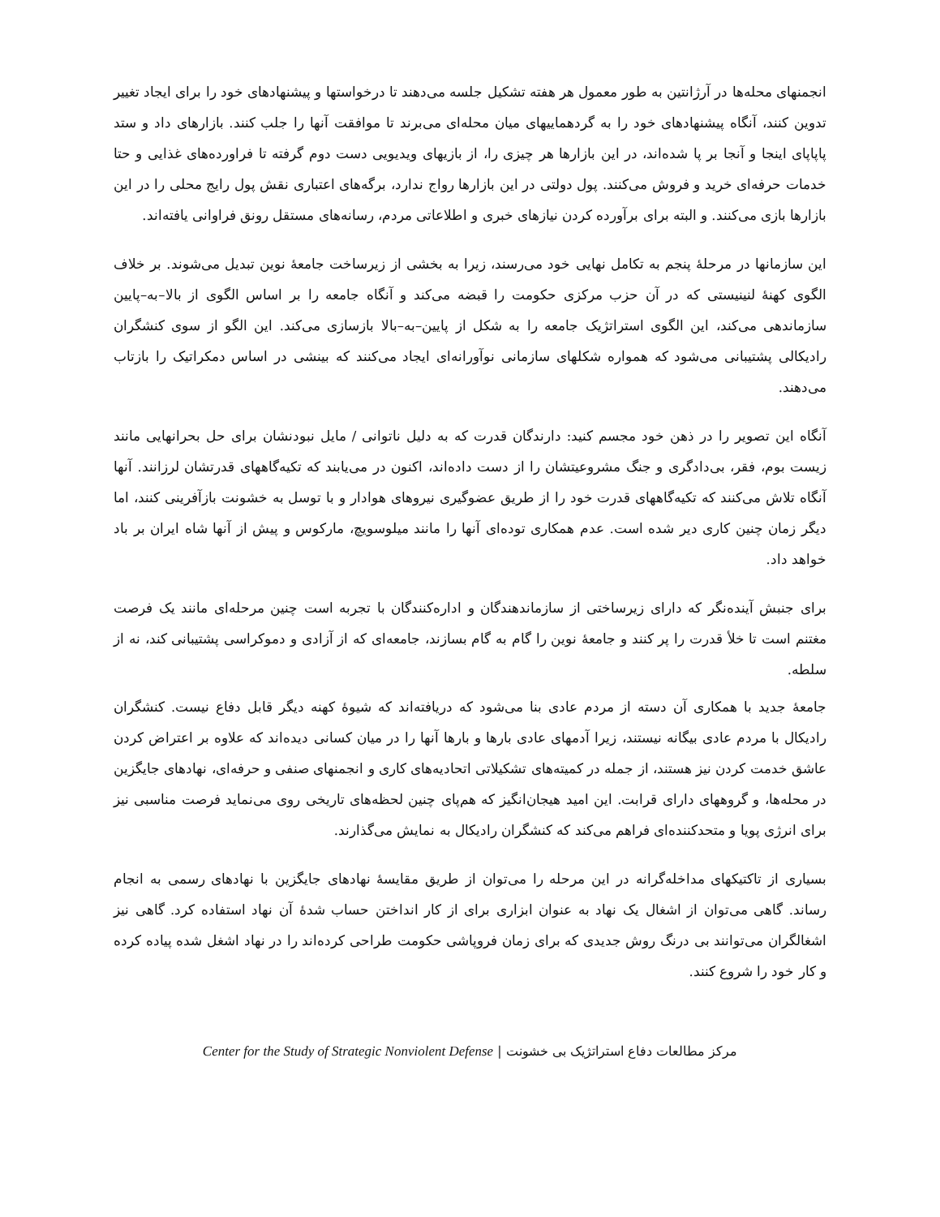انجمنهای محله‌ها در آرژانتین به طور معمول هر هفته تشکیل جلسه می‌دهند تا درخواستها و پیشنهادهای خود را برای ایجاد تغییر تدوین کنند، آنگاه پیشنهادهای خود را به گردهماییهای میان محله‌ای می‌برند تا موافقت آنها را جلب کنند. بازارهای داد و ستد پاپاپای اینجا و آنجا بر پا شده‌اند، در این بازارها هر چیزی را، از بازیهای ویدیویی دست دوم گرفته تا فراورده‌های غذایی و حتا خدمات حرفه‌ای خرید و فروش می‌کنند. پول دولتی در این بازارها رواج ندارد، برگه‌های اعتباری نقش پول رایج محلی را در این بازارها بازی می‌کنند. و البته برای برآورده کردن نیازهای خبری و اطلاعاتی مردم، رسانه‌های مستقل رونق فراوانی یافته‌اند.
این سازمانها در مرحلهٔ پنجم به تکامل نهایی خود می‌رسند، زیرا به بخشی از زیرساخت جامعهٔ نوین تبدیل می‌شوند. بر خلاف الگوی کهنهٔ لنینیستی که در آن حزب مرکزی حکومت را قبضه می‌کند و آنگاه جامعه را بر اساس الگوی از بالا–به–پایین سازماندهی می‌کند، این الگوی استراتژیک جامعه را به شکل از پایین–به–بالا بازسازی می‌کند. این الگو از سوی کنشگران رادیکالی پشتیبانی می‌شود که همواره شکلهای سازمانی نوآورانه‌ای ایجاد می‌کنند که بینشی در اساس دمکراتیک را بازتاب می‌دهند.
آنگاه این تصویر را در ذهن خود مجسم کنید: دارندگان قدرت که به دلیل ناتوانی / مایل نبودنشان برای حل بحرانهایی مانند زیست بوم، فقر، بی‌دادگری و جنگ مشروعیتشان را از دست داده‌اند، اکنون در می‌یابند که تکیه‌گاههای قدرتشان لرزانند. آنها آنگاه تلاش می‌کنند که تکیه‌گاههای قدرت خود را از طریق عضوگیری نیروهای هوادار و با توسل به خشونت بازآفرینی کنند، اما دیگر زمان چنین کاری دیر شده است. عدم همکاری توده‌ای آنها را مانند میلوسویچ، مارکوس و پیش از آنها شاه ایران بر باد خواهد داد.
برای جنبش آینده‌نگر که دارای زیرساختی از سازماندهندگان و اداره‌کنندگان با تجربه است چنین مرحله‌ای مانند یک فرصت مغتنم است تا خلأ قدرت را پر کنند و جامعهٔ نوین را گام به گام بسازند، جامعه‌ای که از آزادی و دموکراسی پشتیبانی کند، نه از سلطه.
جامعهٔ جدید با همکاری آن دسته از مردم عادی بنا می‌شود که دریافته‌اند که شیوهٔ کهنه دیگر قابل دفاع نیست. کنشگران رادیکال با مردم عادی بیگانه نیستند، زیرا آدمهای عادی بارها و بارها آنها را در میان کسانی دیده‌اند که علاوه بر اعتراض کردن عاشق خدمت کردن نیز هستند، از جمله در کمیته‌های تشکیلاتی اتحادیه‌های کاری و انجمنهای صنفی و حرفه‌ای، نهادهای جایگزین در محله‌ها، و گروههای دارای قرابت. این امید هیجان‌انگیز که هم‌پای چنین لحظه‌های تاریخی روی می‌نماید فرصت مناسبی نیز برای انرژی پویا و متحدکننده‌ای فراهم می‌کند که کنشگران رادیکال به نمایش می‌گذارند.
بسیاری از تاکتیکهای مداخله‌گرانه در این مرحله را می‌توان از طریق مقایسهٔ نهادهای جایگزین با نهادهای رسمی به انجام رساند. گاهی می‌توان از اشغال یک نهاد به عنوان ابزاری برای از کار انداختن حساب شدهٔ آن نهاد استفاده کرد. گاهی نیز اشغالگران می‌توانند بی درنگ روش جدیدی که برای زمان فروپاشی حکومت طراحی کرده‌اند را در نهاد اشغل شده پیاده کرده و کار خود را شروع کنند.
مرکز مطالعات دفاع استراتژیک بی خشونت | Center for the Study of Strategic Nonviolent Defense